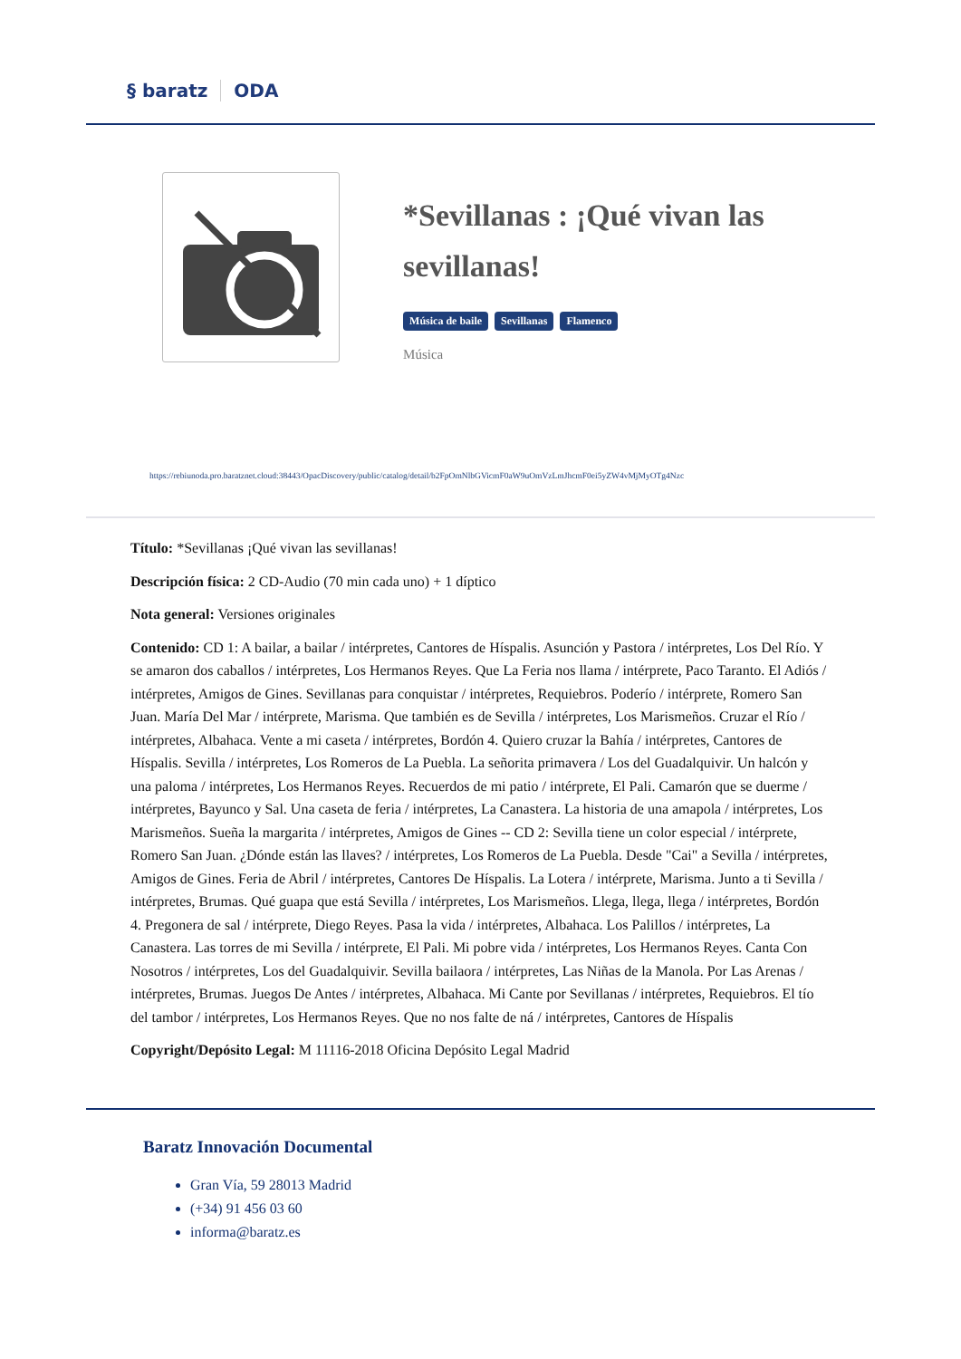§ baratz ODA
*Sevillanas : ¡Qué vivan las sevillanas!
Música de baile Sevillanas Flamenco
Música
https://rebiunoda.pro.baratznet.cloud:38443/OpacDiscovery/public/catalog/detail/b2FpOmNlbGVicmF0aW9uOmVzLmJhcmF0ei5yZW4vMjMyOTg4Nzc
Título: *Sevillanas ¡Qué vivan las sevillanas!
Descripción física: 2 CD-Audio (70 min cada uno) + 1 díptico
Nota general: Versiones originales
Contenido: CD 1: A bailar, a bailar / intérpretes, Cantores de Híspalis. Asunción y Pastora / intérpretes, Los Del Río. Y se amaron dos caballos / intérpretes, Los Hermanos Reyes. Que La Feria nos llama / intérprete, Paco Taranto. El Adiós / intérpretes, Amigos de Gines. Sevillanas para conquistar / intérpretes, Requiebros. Poderío / intérprete, Romero San Juan. María Del Mar / intérprete, Marisma. Que también es de Sevilla / intérpretes, Los Marismeños. Cruzar el Río / intérpretes, Albahaca. Vente a mi caseta / intérpretes, Bordón 4. Quiero cruzar la Bahía / intérpretes, Cantores de Híspalis. Sevilla / intérpretes, Los Romeros de La Puebla. La señorita primavera / Los del Guadalquivir. Un halcón y una paloma / intérpretes, Los Hermanos Reyes. Recuerdos de mi patio / intérprete, El Pali. Camarón que se duerme / intérpretes, Bayunco y Sal. Una caseta de feria / intérpretes, La Canastera. La historia de una amapola / intérpretes, Los Marismeños. Sueña la margarita / intérpretes, Amigos de Gines -- CD 2: Sevilla tiene un color especial / intérprete, Romero San Juan. ¿Dónde están las llaves? / intérpretes, Los Romeros de La Puebla. Desde "Cai" a Sevilla / intérpretes, Amigos de Gines. Feria de Abril / intérpretes, Cantores De Híspalis. La Lotera / intérprete, Marisma. Junto a ti Sevilla / intérpretes, Brumas. Qué guapa que está Sevilla / intérpretes, Los Marismeños. Llega, llega, llega / intérpretes, Bordón 4. Pregonera de sal / intérprete, Diego Reyes. Pasa la vida / intérpretes, Albahaca. Los Palillos / intérpretes, La Canastera. Las torres de mi Sevilla / intérprete, El Pali. Mi pobre vida / intérpretes, Los Hermanos Reyes. Canta Con Nosotros / intérpretes, Los del Guadalquivir. Sevilla bailaora / intérpretes, Las Niñas de la Manola. Por Las Arenas / intérpretes, Brumas. Juegos De Antes / intérpretes, Albahaca. Mi Cante por Sevillanas / intérpretes, Requiebros. El tío del tambor / intérpretes, Los Hermanos Reyes. Que no nos falte de ná / intérpretes, Cantores de Híspalis
Copyright/Depósito Legal: M 11116-2018 Oficina Depósito Legal Madrid
Baratz Innovación Documental
Gran Vía, 59 28013 Madrid
(+34) 91 456 03 60
informa@baratz.es